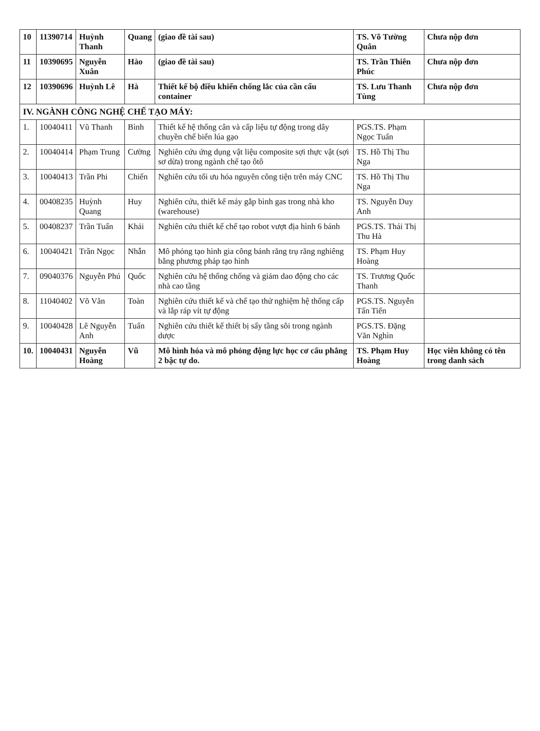| 10 | 11390714 | Huỳnh Thanh | Quang | (giao đề tài sau) | TS. Võ Tường Quân | Chưa nộp đơn |
| 11 | 10390695 | Nguyễn Xuân | Hào | (giao đề tài sau) | TS. Trần Thiên Phúc | Chưa nộp đơn |
| 12 | 10390696 | Huỳnh Lê | Hà | Thiết kế bộ điều khiển chống lắc của cần cẩu container | TS. Lưu Thanh Tùng | Chưa nộp đơn |
| IV. NGÀNH CÔNG NGHỆ CHẾ TẠO MÁY: | | | | | | |
| 1. | 10040411 | Vũ Thanh | Bình | Thiết kế hệ thống cân và cấp liệu tự động trong dây chuyền chế biến lúa gạo | PGS.TS. Phạm Ngọc Tuấn | |
| 2. | 10040414 | Phạm Trung | Cường | Nghiên cứu ứng dụng vật liệu composite sợi thực vật (sợi sơ dừa) trong ngành chế tạo ôtô | TS. Hồ Thị Thu Nga | |
| 3. | 10040413 | Trần Phi | Chiến | Nghiên cứu tối ưu hóa nguyên công tiện trên máy CNC | TS. Hồ Thị Thu Nga | |
| 4. | 00408235 | Huỳnh Quang | Huy | Nghiên cứu, thiết kế máy gắp bình gas trong nhà kho (warehouse) | TS. Nguyễn Duy Anh | |
| 5. | 00408237 | Trần Tuấn | Khải | Nghiên cứu thiết kế chế tạo robot vượt địa hình 6 bánh | PGS.TS. Thái Thị Thu Hà | |
| 6. | 10040421 | Trần Ngọc | Nhẫn | Mô phỏng tạo hình gia công bánh răng trụ răng nghiêng bằng phương pháp tạo hình | TS. Phạm Huy Hoàng | |
| 7. | 09040376 | Nguyễn Phú | Quốc | Nghiên cứu hệ thống chống và giảm dao động cho các nhà cao tầng | TS. Trương Quốc Thanh | |
| 8. | 11040402 | Võ Văn | Toàn | Nghiên cứu thiết kế và chế tạo thử nghiệm hệ thống cấp và lắp ráp vít tự động | PGS.TS. Nguyễn Tấn Tiến | |
| 9. | 10040428 | Lê Nguyễn Anh | Tuấn | Nghiên cứu thiết kế thiết bị sấy tầng sôi trong ngành dược | PGS.TS. Đặng Văn Nghìn | |
| 10. | 10040431 | Nguyễn Hoàng | Vũ | Mô hình hóa và mô phỏng động lực học cơ cấu phẳng 2 bậc tự do. | TS. Phạm Huy Hoàng | Học viên không có tên trong danh sách |